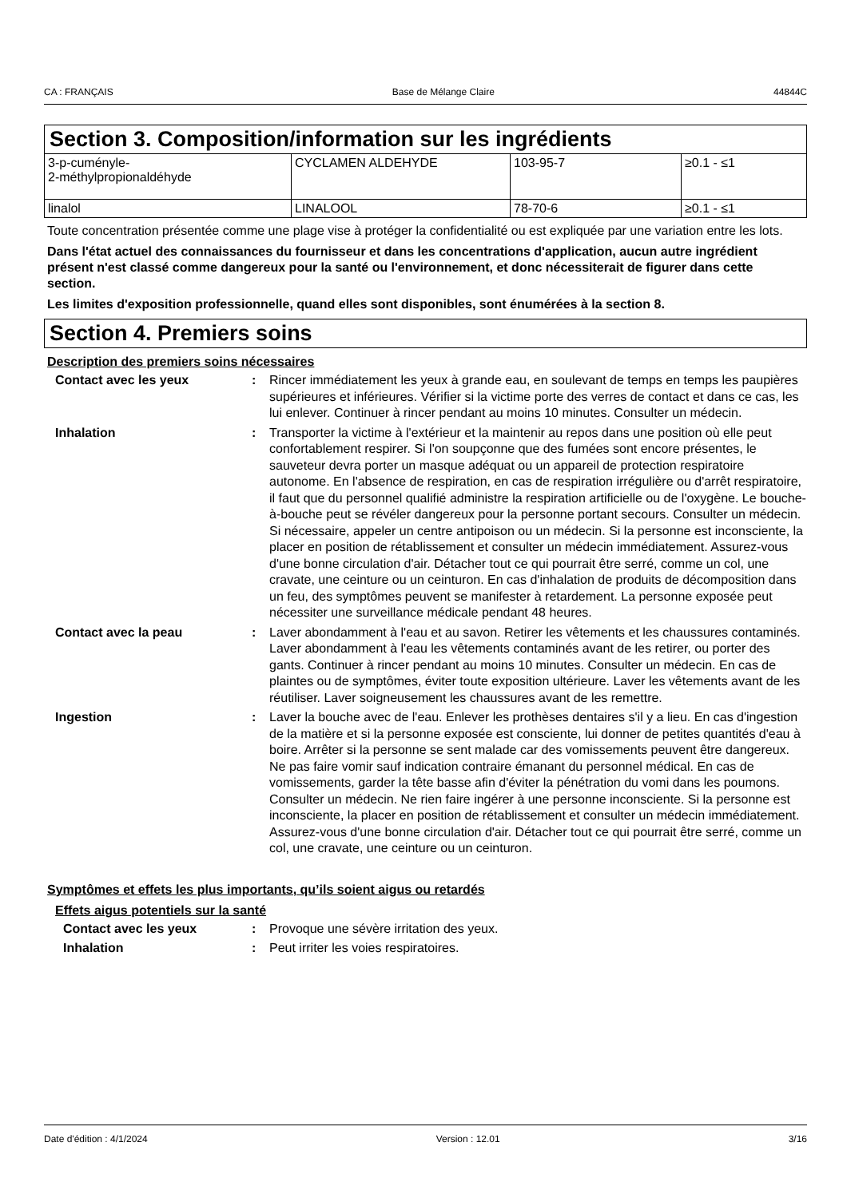CA : FRANÇAIS Base de Mélange Claire 44844C
Section 3. Composition/information sur les ingrédients
| 3-p-cuménylе- 2-méthylpropionaldéhyde | CYCLAMEN ALDEHYDE | 103-95-7 | ≥0.1 - ≤1 |
| linalol | LINALOOL | 78-70-6 | ≥0.1 - ≤1 |
Toute concentration présentée comme une plage vise à protéger la confidentialité ou est expliquée par une variation entre les lots.
Dans l'état actuel des connaissances du fournisseur et dans les concentrations d'application, aucun autre ingrédient présent n'est classé comme dangereux pour la santé ou l'environnement, et donc nécessiterait de figurer dans cette section.
Les limites d'exposition professionnelle, quand elles sont disponibles, sont énumérées à la section 8.
Section 4. Premiers soins
Description des premiers soins nécessaires
| Contact avec les yeux | : | Rincer immédiatement les yeux à grande eau, en soulevant de temps en temps les paupières supérieures et inférieures. Vérifier si la victime porte des verres de contact et dans ce cas, les lui enlever. Continuer à rincer pendant au moins 10 minutes. Consulter un médecin. |
| Inhalation | : | Transporter la victime à l'extérieur et la maintenir au repos dans une position où elle peut confortablement respirer. Si l'on soupçonne que des fumées sont encore présentes, le sauveteur devra porter un masque adéquat ou un appareil de protection respiratoire autonome. En l'absence de respiration, en cas de respiration irrégulière ou d'arrêt respiratoire, il faut que du personnel qualifié administre la respiration artificielle ou de l'oxygène. Le bouche-à-bouche peut se révéler dangereux pour la personne portant secours. Consulter un médecin. Si nécessaire, appeler un centre antipoison ou un médecin. Si la personne est inconsciente, la placer en position de rétablissement et consulter un médecin immédiatement. Assurez-vous d'une bonne circulation d'air. Détacher tout ce qui pourrait être serré, comme un col, une cravate, une ceinture ou un ceinturon. En cas d'inhalation de produits de décomposition dans un feu, des symptômes peuvent se manifester à retardement. La personne exposée peut nécessiter une surveillance médicale pendant 48 heures. |
| Contact avec la peau | : | Laver abondamment à l'eau et au savon. Retirer les vêtements et les chaussures contaminés. Laver abondamment à l'eau les vêtements contaminés avant de les retirer, ou porter des gants. Continuer à rincer pendant au moins 10 minutes. Consulter un médecin. En cas de plaintes ou de symptômes, éviter toute exposition ultérieure. Laver les vêtements avant de les réutiliser. Laver soigneusement les chaussures avant de les remettre. |
| Ingestion | : | Laver la bouche avec de l'eau. Enlever les prothèses dentaires s'il y a lieu. En cas d'ingestion de la matière et si la personne exposée est consciente, lui donner de petites quantités d'eau à boire. Arrêter si la personne se sent malade car des vomissements peuvent être dangereux. Ne pas faire vomir sauf indication contraire émanant du personnel médical. En cas de vomissements, garder la tête basse afin d'éviter la pénétration du vomi dans les poumons. Consulter un médecin. Ne rien faire ingérer à une personne inconsciente. Si la personne est inconsciente, la placer en position de rétablissement et consulter un médecin immédiatement. Assurez-vous d'une bonne circulation d'air. Détacher tout ce qui pourrait être serré, comme un col, une cravate, une ceinture ou un ceinturon. |
Symptômes et effets les plus importants, qu’ils soient aigus ou retardés
Effets aigus potentiels sur la santé
| Contact avec les yeux | : | Provoque une sévère irritation des yeux. |
| Inhalation | : | Peut irriter les voies respiratoires. |
Date d'édition : 4/1/2024 Version : 12.01 3/16